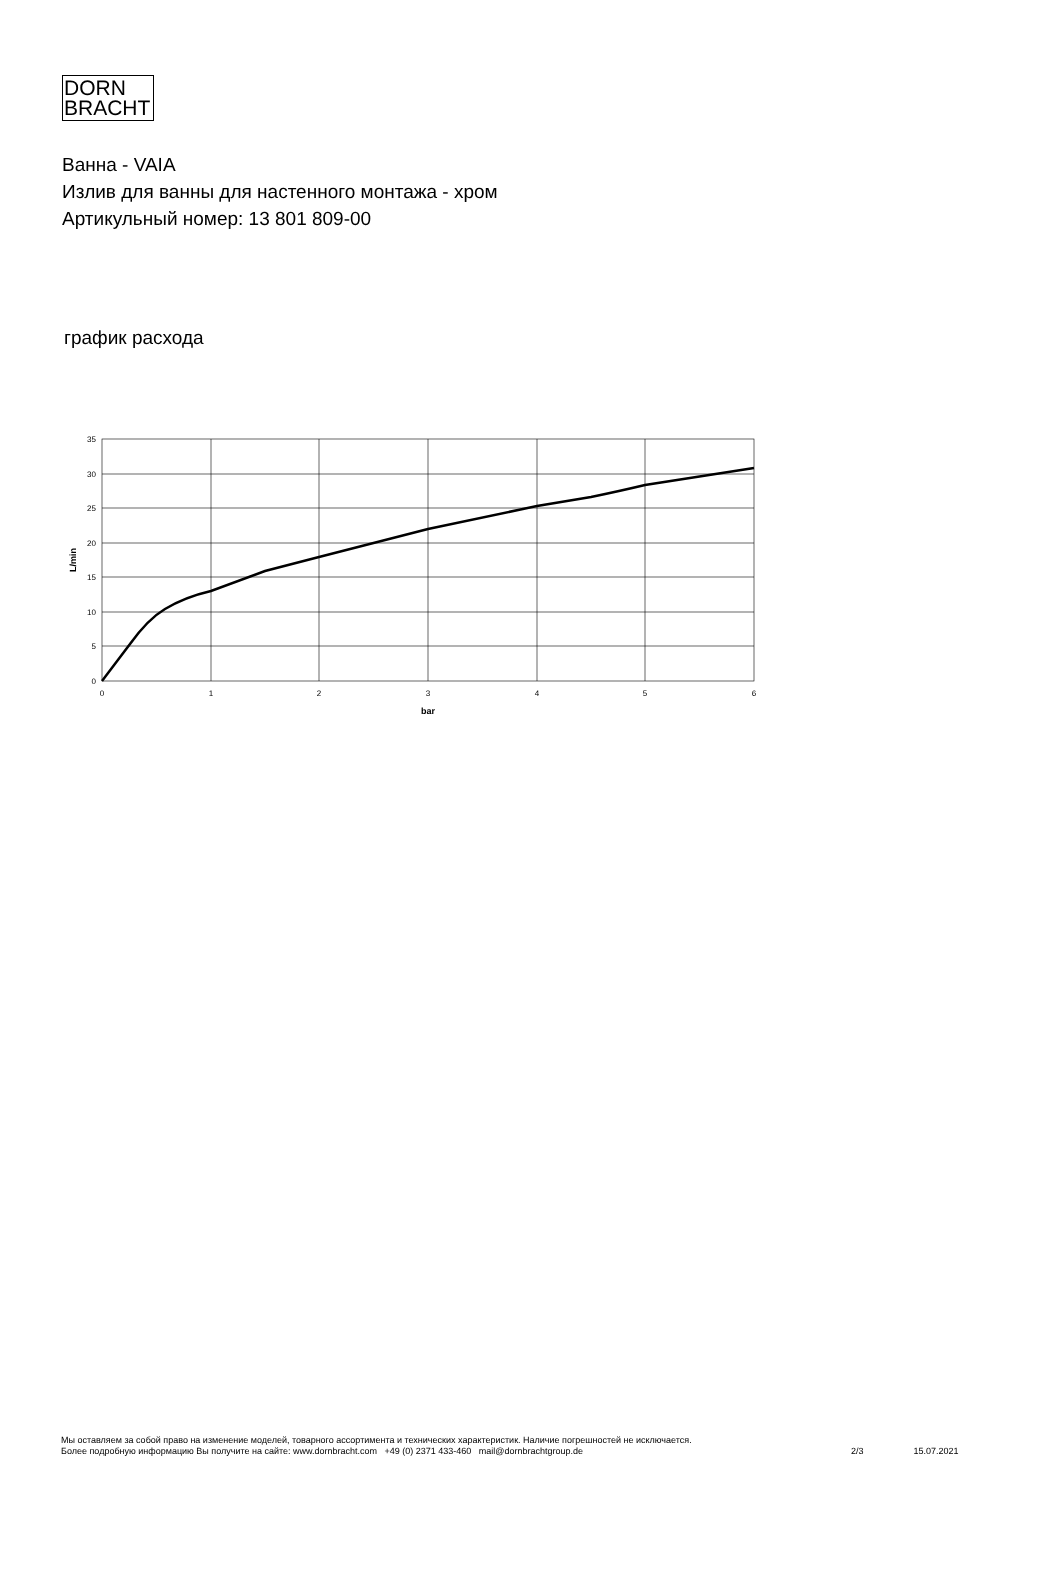DORN
BRACHT
Ванна - VAIA
Излив для ванны для настенного монтажа - хром
Артикульный номер: 13 801 809-00
график расхода
0
5
10
15
20
25
30
35
L/min
0
1
2
3
4
5
6
bar
Мы оставляем за собой право на изменение моделей, товарного ассортимента и технических характеристик. Наличие погрешностей не исключается.
Более подробную информацию Вы получите на сайте: www.dornbracht.com +49 (0) 2371 433-460 mail@dornbrachtgroup.de
2/3 15.07.2021